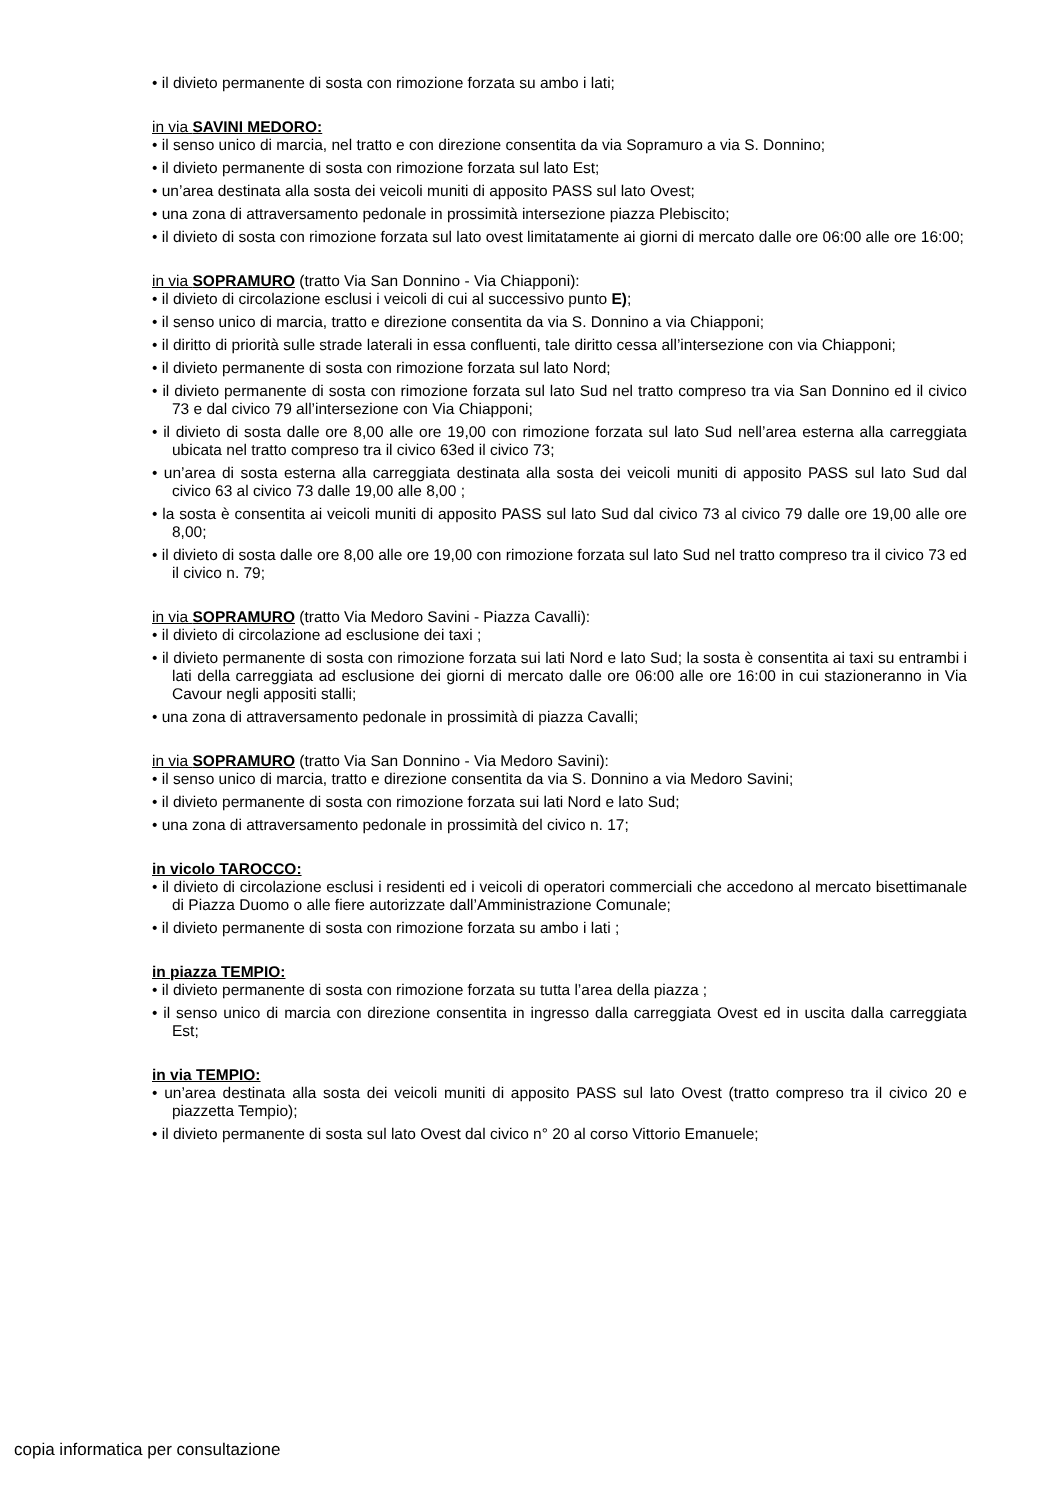• il divieto permanente di sosta con rimozione forzata su ambo i lati;
in via SAVINI MEDORO:
• il senso unico di marcia, nel tratto e con direzione consentita da via Sopramuro a via S. Donnino;
• il divieto permanente di sosta con rimozione forzata sul lato Est;
• un’area destinata alla sosta dei veicoli muniti di apposito PASS sul lato Ovest;
• una zona di attraversamento pedonale in prossimità intersezione piazza Plebiscito;
• il divieto di sosta con rimozione forzata sul lato ovest limitatamente ai giorni di mercato dalle ore 06:00 alle ore 16:00;
in via SOPRAMURO (tratto Via San Donnino - Via Chiapponi):
• il divieto di circolazione esclusi i veicoli di cui al successivo punto E);
• il senso unico di marcia, tratto e direzione consentita da via S. Donnino a via Chiapponi;
• il diritto di priorità sulle strade laterali in essa confluenti, tale diritto cessa all’intersezione con via Chiapponi;
• il divieto permanente di sosta con rimozione forzata sul lato Nord;
• il divieto permanente di sosta con rimozione forzata sul lato Sud nel tratto compreso tra via San Donnino ed il civico 73 e dal civico 79 all’intersezione con Via Chiapponi;
• il divieto di sosta dalle ore 8,00 alle ore 19,00 con rimozione forzata sul lato Sud nell’area esterna alla carreggiata ubicata nel tratto compreso tra il civico 63ed il civico 73;
• un’area di sosta esterna alla carreggiata destinata alla sosta dei veicoli muniti di apposito PASS sul lato Sud dal civico 63 al civico 73 dalle 19,00 alle 8,00 ;
• la sosta è consentita ai veicoli muniti di apposito PASS sul lato Sud dal civico 73 al civico 79 dalle ore 19,00 alle ore 8,00;
• il divieto di sosta dalle ore 8,00 alle ore 19,00 con rimozione forzata sul lato Sud nel tratto compreso tra il civico 73 ed il civico n. 79;
in via SOPRAMURO (tratto Via Medoro Savini - Piazza Cavalli):
• il divieto di circolazione ad esclusione dei taxi ;
• il divieto permanente di sosta con rimozione forzata sui lati Nord e lato Sud; la sosta è consentita ai taxi su entrambi i lati della carreggiata ad esclusione dei giorni di mercato dalle ore 06:00 alle ore 16:00 in cui stazioneranno in Via Cavour negli appositi stalli;
• una zona di attraversamento pedonale in prossimità di piazza Cavalli;
in via SOPRAMURO (tratto Via San Donnino - Via Medoro Savini):
• il senso unico di marcia, tratto e direzione consentita da via S. Donnino a via Medoro Savini;
• il divieto permanente di sosta con rimozione forzata sui lati Nord e lato Sud;
• una zona di attraversamento pedonale in prossimità del civico n. 17;
in vicolo TAROCCO:
• il divieto di circolazione esclusi i residenti ed i veicoli di operatori commerciali che accedono al mercato bisettimanale di Piazza Duomo o alle fiere autorizzate dall’Amministrazione Comunale;
• il divieto permanente di sosta con rimozione forzata su ambo i lati ;
in piazza TEMPIO:
• il divieto permanente di sosta con rimozione forzata su tutta l’area della piazza ;
• il senso unico di marcia con direzione consentita in ingresso dalla carreggiata Ovest ed in uscita dalla carreggiata Est;
in via TEMPIO:
• un’area destinata alla sosta dei veicoli muniti di apposito PASS sul lato Ovest (tratto compreso tra il civico 20 e piazzetta Tempio);
• il divieto permanente di sosta sul lato Ovest dal civico n° 20 al corso Vittorio Emanuele;
copia informatica per consultazione